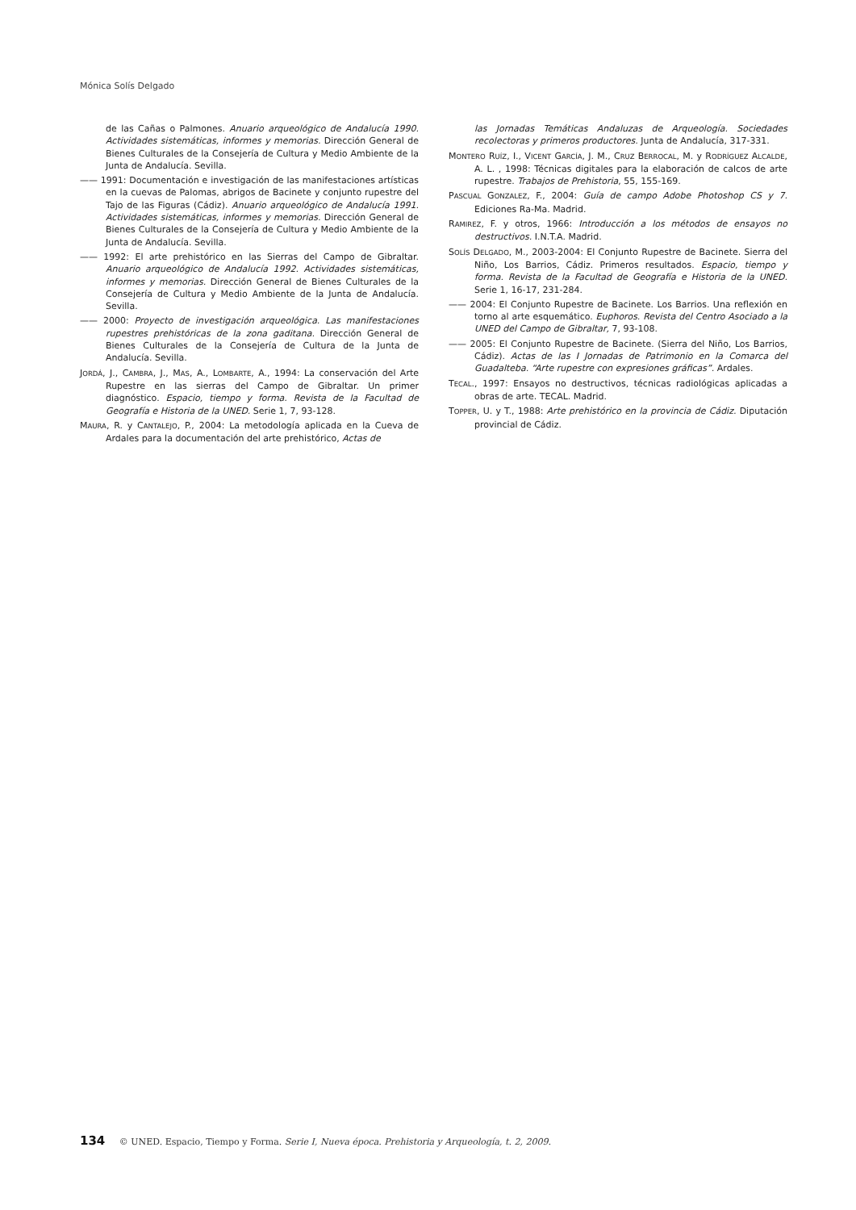Mónica Solís Delgado
de las Cañas o Palmones. Anuario arqueológico de Andalucía 1990. Actividades sistemáticas, informes y memorias. Dirección General de Bienes Culturales de la Consejería de Cultura y Medio Ambiente de la Junta de Andalucía. Sevilla.
—— 1991: Documentación e investigación de las manifestaciones artísticas en la cuevas de Palomas, abrigos de Bacinete y conjunto rupestre del Tajo de las Figuras (Cádiz). Anuario arqueológico de Andalucía 1991. Actividades sistemáticas, informes y memorias. Dirección General de Bienes Culturales de la Consejería de Cultura y Medio Ambiente de la Junta de Andalucía. Sevilla.
—— 1992: El arte prehistórico en las Sierras del Campo de Gibraltar. Anuario arqueológico de Andalucía 1992. Actividades sistemáticas, informes y memorias. Dirección General de Bienes Culturales de la Consejería de Cultura y Medio Ambiente de la Junta de Andalucía. Sevilla.
—— 2000: Proyecto de investigación arqueológica. Las manifestaciones rupestres prehistóricas de la zona gaditana. Dirección General de Bienes Culturales de la Consejería de Cultura de la Junta de Andalucía. Sevilla.
JORDÁ, J., CAMBRA, J., MAS, A., LOMBARTE, A., 1994: La conservación del Arte Rupestre en las sierras del Campo de Gibraltar. Un primer diagnóstico. Espacio, tiempo y forma. Revista de la Facultad de Geografía e Historia de la UNED. Serie 1, 7, 93-128.
MAURA, R. y CANTALEJO, P., 2004: La metodología aplicada en la Cueva de Ardales para la documentación del arte prehistórico, Actas de
las Jornadas Temáticas Andaluzas de Arqueología. Sociedades recolectoras y primeros productores. Junta de Andalucía, 317-331.
MONTERO RUÍZ, I., VICENT GARCÍA, J. M., CRUZ BERROCAL, M. y RODRÍGUEZ ALCALDE, A. L. , 1998: Técnicas digitales para la elaboración de calcos de arte rupestre. Trabajos de Prehistoria, 55, 155-169.
PASCUAL GONZALEZ, F., 2004: Guía de campo Adobe Photoshop CS y 7. Ediciones Ra-Ma. Madrid.
RAMIREZ, F. y otros, 1966: Introducción a los métodos de ensayos no destructivos. I.N.T.A. Madrid.
SOLÍS DELGADO, M., 2003-2004: El Conjunto Rupestre de Bacinete. Sierra del Niño, Los Barrios, Cádiz. Primeros resultados. Espacio, tiempo y forma. Revista de la Facultad de Geografía e Historia de la UNED. Serie 1, 16-17, 231-284.
—— 2004: El Conjunto Rupestre de Bacinete. Los Barrios. Una reflexión en torno al arte esquemático. Euphoros. Revista del Centro Asociado a la UNED del Campo de Gibraltar, 7, 93-108.
—— 2005: El Conjunto Rupestre de Bacinete. (Sierra del Niño, Los Barrios, Cádiz). Actas de las I Jornadas de Patrimonio en la Comarca del Guadalteba. “Arte rupestre con expresiones gráficas”. Ardales.
TECAL., 1997: Ensayos no destructivos, técnicas radiológicas aplicadas a obras de arte. TECAL. Madrid.
TOPPER, U. y T., 1988: Arte prehistórico en la provincia de Cádiz. Diputación provincial de Cádiz.
134 © UNED. Espacio, Tiempo y Forma. Serie I, Nueva época. Prehistoria y Arqueología, t. 2, 2009.